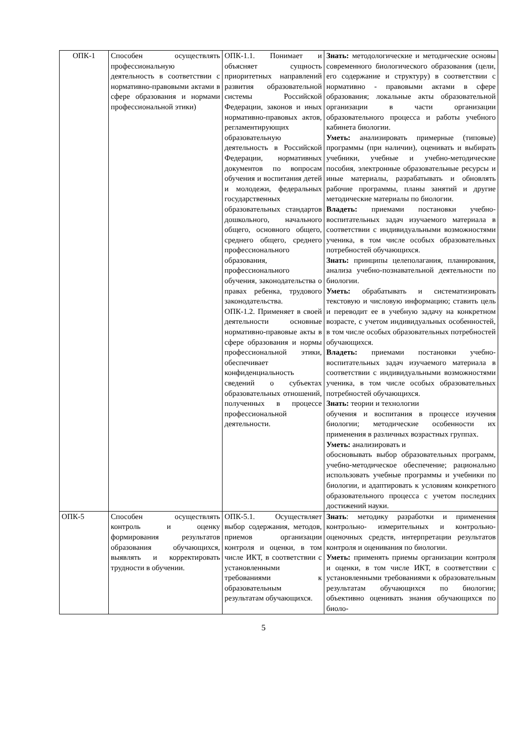| ОПК-1 | Способен осуществлять профессиональную деятельность в соответствии с нормативно-правовыми актами в сфере образования и нормами профессиональной этики) | ОПК-1.1. Понимает и объясняет сущность приоритетных направлений развития образовательной системы Российской Федерации, законов и иных нормативно-правовых актов, регламентирующих образовательную деятельность в Российской Федерации, нормативных документов по вопросам обучения и воспитания детей и молодежи, федеральных государственных образовательных стандартов дошкольного, начального общего, основного общего, среднего общего, среднего профессионального образования, профессионального обучения, законодательства о правах ребенка, трудового законодательства. ОПК-1.2. Применяет в своей деятельности основные нормативно-правовые акты в сфере образования и нормы профессиональной этики, обеспечивает конфиденциальность сведений о субъектах образовательных отношений, полученных в процессе профессиональной деятельности. | Знать: методологические и методические основы современного биологического образования (цели, его содержание и структуру) в соответствии с нормативно - правовыми актами в сфере образования; локальные акты образовательной организации в части организации образовательного процесса и работы учебного кабинета биологии. Уметь: анализировать примерные (типовые) программы (при наличии), оценивать и выбирать учебники, учебные и учебно-методические пособия, электронные образовательные ресурсы и иные материалы, разрабатывать и обновлять рабочие программы, планы занятий и другие методические материалы по биологии. Владеть: приемами постановки учебно-воспитательных задач изучаемого материала в соответствии с индивидуальными возможностями ученика, в том числе особых образовательных потребностей обучающихся. Знать: принципы целеполагания, планирования, анализа учебно-познавательной деятельности по биологии. Уметь: обрабатывать и систематизировать текстовую и числовую информацию; ставить цель и переводит ее в учебную задачу на конкретном возрасте, с учетом индивидуальных особенностей, в том числе особых образовательных потребностей обучающихся. Владеть: приемами постановки учебно-воспитательных задач изучаемого материала в соответствии с индивидуальными возможностями ученика, в том числе особых образовательных потребностей обучающихся. Знать: теории и технологии обучения и воспитания в процессе изучения биологии; методические особенности их применения в различных возрастных группах. Уметь: анализировать и обосновывать выбор образовательных программ, учебно-методическое обеспечение; рационально использовать учебные программы и учебники по биологии, и адаптировать к условиям конкретного образовательного процесса с учетом последних достижений науки. |
| ОПК-5 | Способен осуществлять контроль и оценку формирования результатов образования обучающихся, выявлять и корректировать трудности в обучении. | ОПК-5.1. Осуществляет выбор содержания, методов, приемов организации контроля и оценки, в том числе ИКТ, в соответствии с установленными требованиями к образовательным результатам обучающихся. | Знать : методику разработки и применения контрольно- измерительных и контрольно-оценочных средств, интерпретации результатов контроля и оценивания по биологии. Уметь: применять приемы организации контроля и оценки, в том числе ИКТ, в соответствии с установленными требованиями к образовательным результатам обучающихся по биологии; объективно оценивать знания обучающихся по биоло- |
5